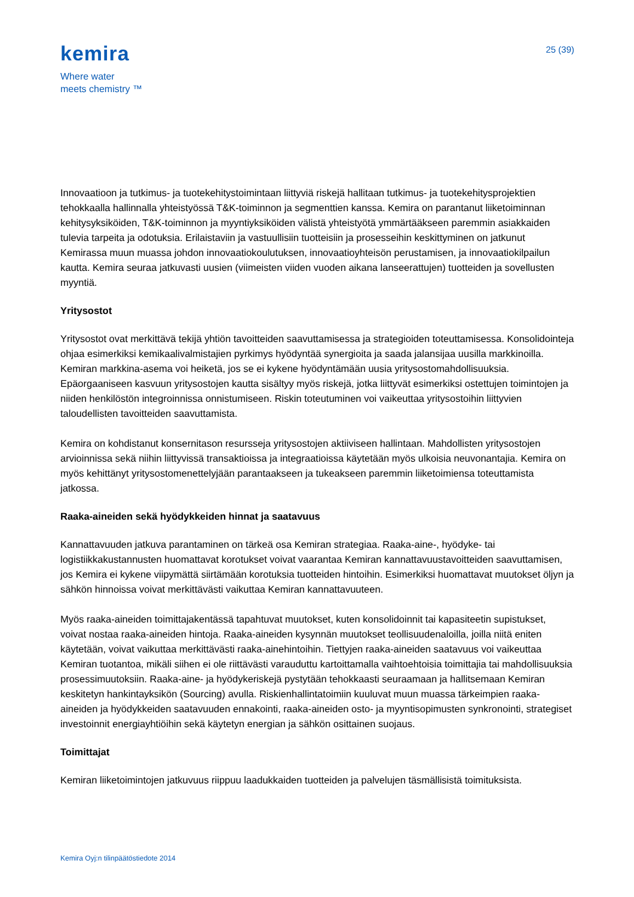kemira
Where water
meets chemistry ™
25 (39)
Innovaatioon ja tutkimus- ja tuotekehitystoimintaan liittyviä riskejä hallitaan tutkimus- ja tuotekehitysprojektien tehokkaalla hallinnalla yhteistyössä T&K-toiminnon ja segmenttien kanssa. Kemira on parantanut liiketoiminnan kehitysyksiköiden, T&K-toiminnon ja myyntiyksiköiden välistä yhteistyötä ymmärtääkseen paremmin asiakkaiden tulevia tarpeita ja odotuksia. Erilaistaviin ja vastuullisiin tuotteisiin ja prosesseihin keskittyminen on jatkunut Kemirassa muun muassa johdon innovaatiokoulutuksen, innovaatioyhteisön perustamisen, ja innovaatiokilpailun kautta. Kemira seuraa jatkuvasti uusien (viimeisten viiden vuoden aikana lanseerattujen) tuotteiden ja sovellusten myyntiä.
Yritysostot
Yritysostot ovat merkittävä tekijä yhtiön tavoitteiden saavuttamisessa ja strategioiden toteuttamisessa. Konsolidointeja ohjaa esimerkiksi kemikaalivalmistajien pyrkimys hyödyntää synergioita ja saada jalansijaa uusilla markkinoilla. Kemiran markkina-asema voi heiketä, jos se ei kykene hyödyntämään uusia yritysostomahdollisuuksia. Epäorgaaniseen kasvuun yritysostojen kautta sisältyy myös riskejä, jotka liittyvät esimerkiksi ostettujen toimintojen ja niiden henkilöstön integroinnissa onnistumiseen. Riskin toteutuminen voi vaikeuttaa yritysostoihin liittyvien taloudellisten tavoitteiden saavuttamista.
Kemira on kohdistanut konsernitason resursseja yritysostojen aktiiviseen hallintaan. Mahdollisten yritysostojen arvioinnissa sekä niihin liittyvissä transaktioissa ja integraatioissa käytetään myös ulkoisia neuvonantajia. Kemira on myös kehittänyt yritysostomenettelyjään parantaakseen ja tukeakseen paremmin liiketoimiensa toteuttamista jatkossa.
Raaka-aineiden sekä hyödykkeiden hinnat ja saatavuus
Kannattavuuden jatkuva parantaminen on tärkeä osa Kemiran strategiaa. Raaka-aine-, hyödyke- tai logistiikkakustannusten huomattavat korotukset voivat vaarantaa Kemiran kannattavuustavoitteiden saavuttamisen, jos Kemira ei kykene viipymättä siirtämään korotuksia tuotteiden hintoihin. Esimerkiksi huomattavat muutokset öljyn ja sähkön hinnoissa voivat merkittävästi vaikuttaa Kemiran kannattavuuteen.
Myös raaka-aineiden toimittajakentässä tapahtuvat muutokset, kuten konsolidoinnit tai kapasiteetin supistukset, voivat nostaa raaka-aineiden hintoja. Raaka-aineiden kysynnän muutokset teollisuudenaloilla, joilla niitä eniten käytetään, voivat vaikuttaa merkittävästi raaka-ainehintoihin. Tiettyjen raaka-aineiden saatavuus voi vaikeuttaa Kemiran tuotantoa, mikäli siihen ei ole riittävästi varauduttu kartoittamalla vaihtoehtoisia toimittajia tai mahdollisuuksia prosessimuutoksiin. Raaka-aine- ja hyödykeriskejä pystytään tehokkaasti seuraamaan ja hallitsemaan Kemiran keskitetyn hankintayksikön (Sourcing) avulla. Riskienhallintatoimiin kuuluvat muun muassa tärkeimpien raaka-aineiden ja hyödykkeiden saatavuuden ennakointi, raaka-aineiden osto- ja myyntisopimusten synkronointi, strategiset investoinnit energiayhtiöihin sekä käytetyn energian ja sähkön osittainen suojaus.
Toimittajat
Kemiran liiketoimintojen jatkuvuus riippuu laadukkaiden tuotteiden ja palvelujen täsmällisistä toimituksista.
Kemira Oyj:n tilinpäätöstiedote 2014